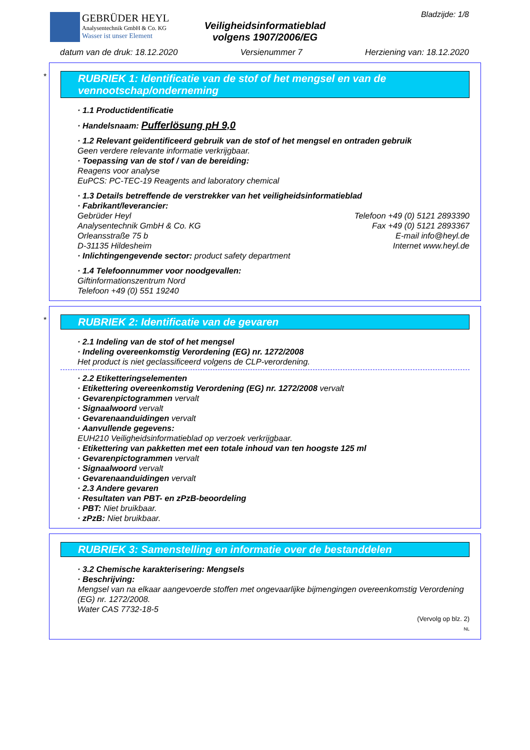GEBRÜDER HEYL
Analysentechnik GmbH & Co. KG
Wasser ist unser Element
Veiligheidsinformatieblad
volgens 1907/2006/EG
Bladzijde: 1/8
datum van de druk: 18.12.2020 Versienummer 7 Herziening van: 18.12.2020
*
RUBRIEK 1: Identificatie van de stof of het mengsel en van de vennootschap/onderneming
· 1.1 Productidentificatie
· Handelsnaam: Pufferlösung pH 9,0
· 1.2 Relevant geïdentificeerd gebruik van de stof of het mengsel en ontraden gebruik
Geen verdere relevante informatie verkrijgbaar.
· Toepassing van de stof / van de bereiding:
Reagens voor analyse
EuPCS: PC-TEC-19 Reagents and laboratory chemical
· 1.3 Details betreffende de verstrekker van het veiligheidsinformatieblad
· Fabrikant/leverancier:
Gebrüder Heyl Telefoon +49 (0) 5121 2893390
Analysentechnik GmbH & Co. KG Fax +49 (0) 5121 2893367
Orleansstraße 75 b E-mail info@heyl.de
D-31135 Hildesheim Internet www.heyl.de
· Inlichtingengevende sector: product safety department
· 1.4 Telefoonnummer voor noodgevallen:
Giftinformationszentrum Nord
Telefoon +49 (0) 551 19240
*
RUBRIEK 2: Identificatie van de gevaren
· 2.1 Indeling van de stof of het mengsel
· Indeling overeenkomstig Verordening (EG) nr. 1272/2008
Het product is niet geclassificeerd volgens de CLP-verordening.
· 2.2 Etiketteringselementen
· Etikettering overeenkomstig Verordening (EG) nr. 1272/2008 vervalt
· Gevarenpictogrammen vervalt
· Signaalwoord vervalt
· Gevarenaanduidingen vervalt
· Aanvullende gegevens:
EUH210 Veiligheidsinformatieblad op verzoek verkrijgbaar.
· Etikettering van pakketten met een totale inhoud van ten hoogste 125 ml
· Gevarenpictogrammen vervalt
· Signaalwoord vervalt
· Gevarenaanduidingen vervalt
· 2.3 Andere gevaren
· Resultaten van PBT- en zPzB-beoordeling
· PBT: Niet bruikbaar.
· zPzB: Niet bruikbaar.
RUBRIEK 3: Samenstelling en informatie over de bestanddelen
· 3.2 Chemische karakterisering: Mengsels
· Beschrijving:
Mengsel van na elkaar aangevoerde stoffen met ongevaarlijke bijmengingen overeenkomstig Verordening (EG) nr. 1272/2008.
Water CAS 7732-18-5
(Vervolg op blz. 2)
NL